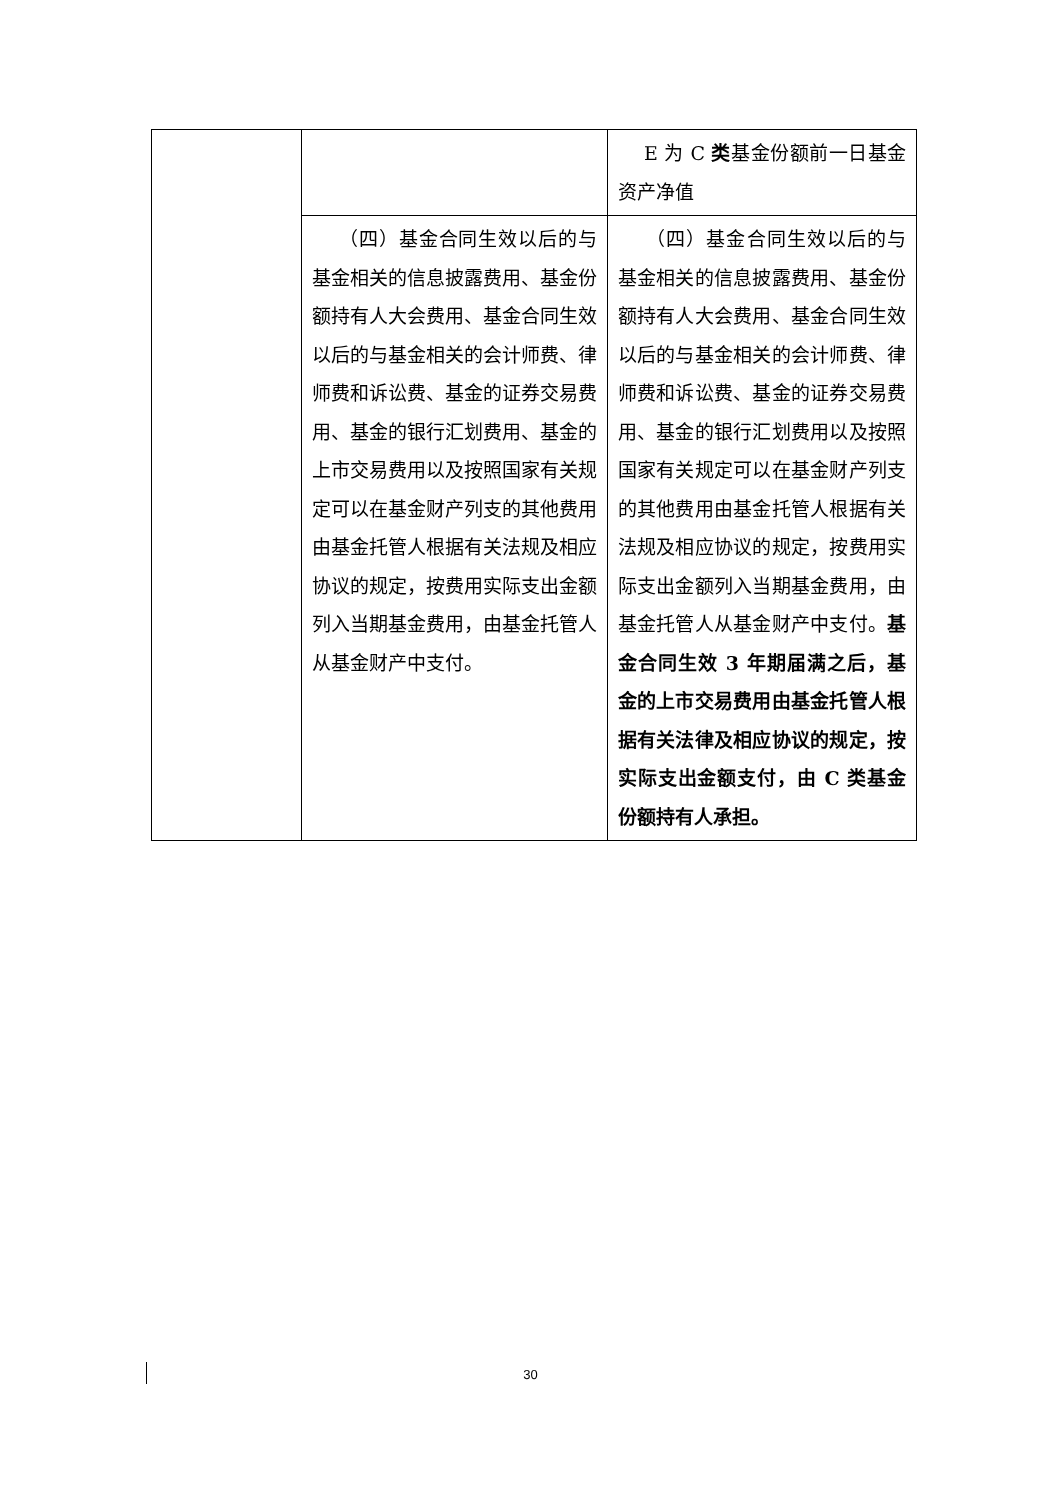| | | E 为 C 类 基金份额前一日基金资产净值 |
| | （四）基金合同生效以后的与基金相关的信息披露费用、基金份额持有人大会费用、基金合同生效以后的与基金相关的会计师费、律师费和诉讼费、基金的证券交易费用、基金的银行汇划费用、基金的上市交易费用以及按照国家有关规定可以在基金财产列支的其他费用由基金托管人根据有关法规及相应协议的规定，按费用实际支出金额列入当期基金费用，由基金托管人从基金财产中支付。 | （四）基金合同生效以后的与基金相关的信息披露费用、基金份额持有人大会费用、基金合同生效以后的与基金相关的会计师费、律师费和诉讼费、基金的证券交易费用、基金的银行汇划费用以及按照国家有关规定可以在基金财产列支的其他费用由基金托管人根据有关法规及相应协议的规定，按费用实际支出金额列入当期基金费用，由基金托管人从基金财产中支付。 基金合同生效 3 年期届满之后，基金的上市交易费用由基金托管人根据有关法律及相应协议的规定，按实际支出金额支付，由 C 类基金份额持有人承担。 |
30